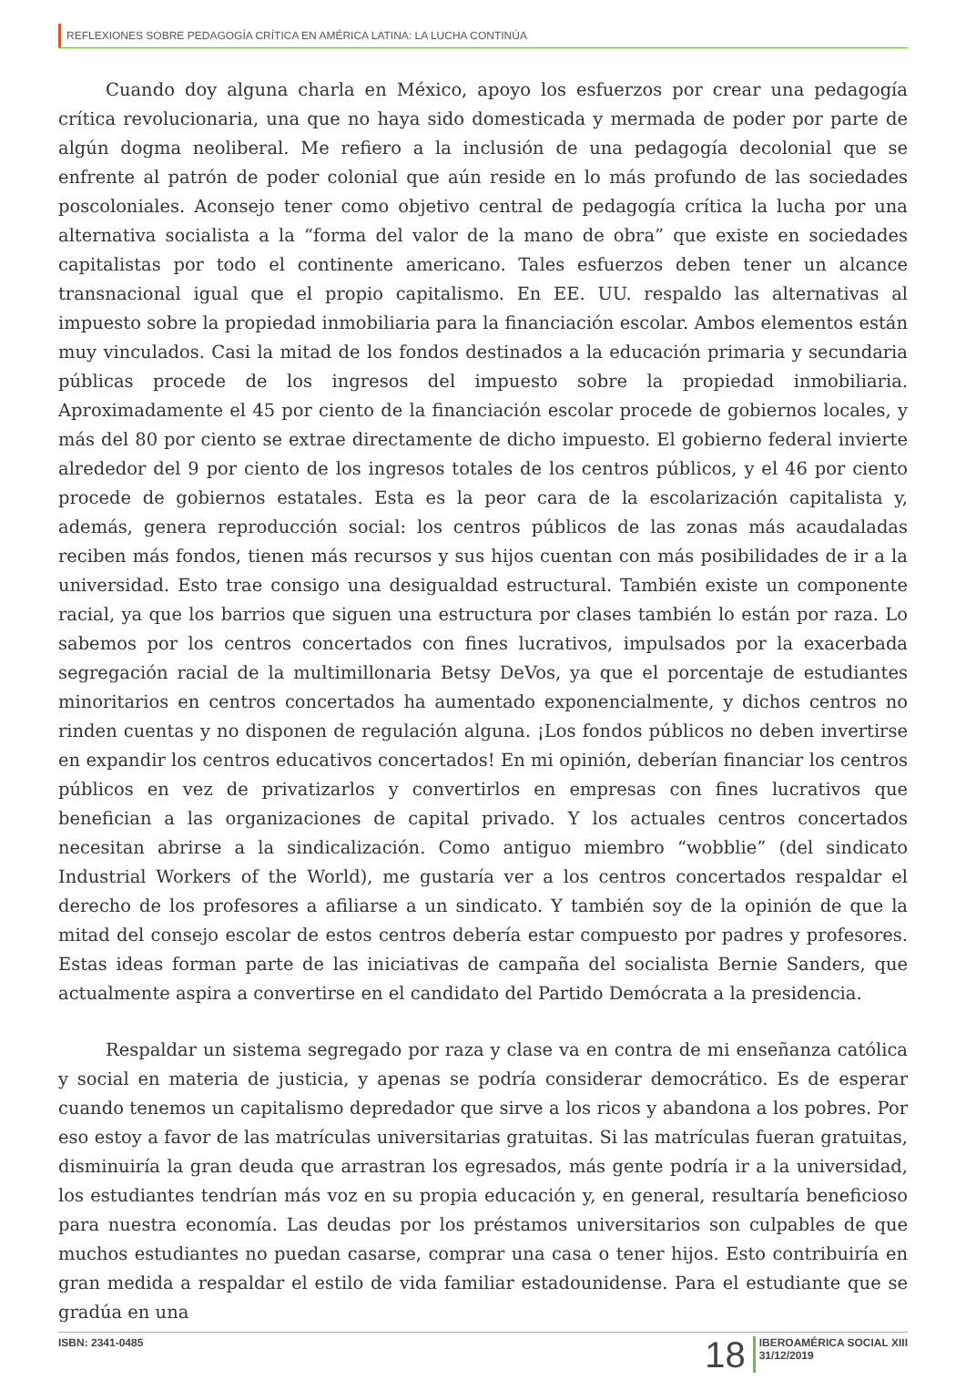REFLEXIONES SOBRE PEDAGOGÍA CRÍTICA EN AMÉRICA LATINA: LA LUCHA CONTINÚA
Cuando doy alguna charla en México, apoyo los esfuerzos por crear una pedagogía crítica revolucionaria, una que no haya sido domesticada y mermada de poder por parte de algún dogma neoliberal. Me refiero a la inclusión de una pedagogía decolonial que se enfrente al patrón de poder colonial que aún reside en lo más profundo de las sociedades poscoloniales. Aconsejo tener como objetivo central de pedagogía crítica la lucha por una alternativa socialista a la “forma del valor de la mano de obra” que existe en sociedades capitalistas por todo el continente americano. Tales esfuerzos deben tener un alcance transnacional igual que el propio capitalismo. En EE. UU. respaldo las alternativas al impuesto sobre la propiedad inmobiliaria para la financiación escolar. Ambos elementos están muy vinculados. Casi la mitad de los fondos destinados a la educación primaria y secundaria públicas procede de los ingresos del impuesto sobre la propiedad inmobiliaria. Aproximadamente el 45 por ciento de la financiación escolar procede de gobiernos locales, y más del 80 por ciento se extrae directamente de dicho impuesto. El gobierno federal invierte alrededor del 9 por ciento de los ingresos totales de los centros públicos, y el 46 por ciento procede de gobiernos estatales. Esta es la peor cara de la escolarización capitalista y, además, genera reproducción social: los centros públicos de las zonas más acaudaladas reciben más fondos, tienen más recursos y sus hijos cuentan con más posibilidades de ir a la universidad. Esto trae consigo una desigualdad estructural. También existe un componente racial, ya que los barrios que siguen una estructura por clases también lo están por raza. Lo sabemos por los centros concertados con fines lucrativos, impulsados por la exacerbada segregación racial de la multimillonaria Betsy DeVos, ya que el porcentaje de estudiantes minoritarios en centros concertados ha aumentado exponencialmente, y dichos centros no rinden cuentas y no disponen de regulación alguna. ¡Los fondos públicos no deben invertirse en expandir los centros educativos concertados! En mi opinión, deberían financiar los centros públicos en vez de privatizarlos y convertirlos en empresas con fines lucrativos que benefician a las organizaciones de capital privado. Y los actuales centros concertados necesitan abrirse a la sindicalización. Como antiguo miembro “wobblie” (del sindicato Industrial Workers of the World), me gustaría ver a los centros concertados respaldar el derecho de los profesores a afiliarse a un sindicato. Y también soy de la opinión de que la mitad del consejo escolar de estos centros debería estar compuesto por padres y profesores. Estas ideas forman parte de las iniciativas de campaña del socialista Bernie Sanders, que actualmente aspira a convertirse en el candidato del Partido Demócrata a la presidencia.
Respaldar un sistema segregado por raza y clase va en contra de mi enseñanza católica y social en materia de justicia, y apenas se podría considerar democrático. Es de esperar cuando tenemos un capitalismo depredador que sirve a los ricos y abandona a los pobres. Por eso estoy a favor de las matrículas universitarias gratuitas. Si las matrículas fueran gratuitas, disminuiría la gran deuda que arrastran los egresados, más gente podría ir a la universidad, los estudiantes tendrían más voz en su propia educación y, en general, resultaría beneficioso para nuestra economía. Las deudas por los préstamos universitarios son culpables de que muchos estudiantes no puedan casarse, comprar una casa o tener hijos. Esto contribuiría en gran medida a respaldar el estilo de vida familiar estadounidense. Para el estudiante que se gradúa en una
ISBN: 2341-0485
18
IBEROAMÉRICA SOCIAL XIII
31/12/2019